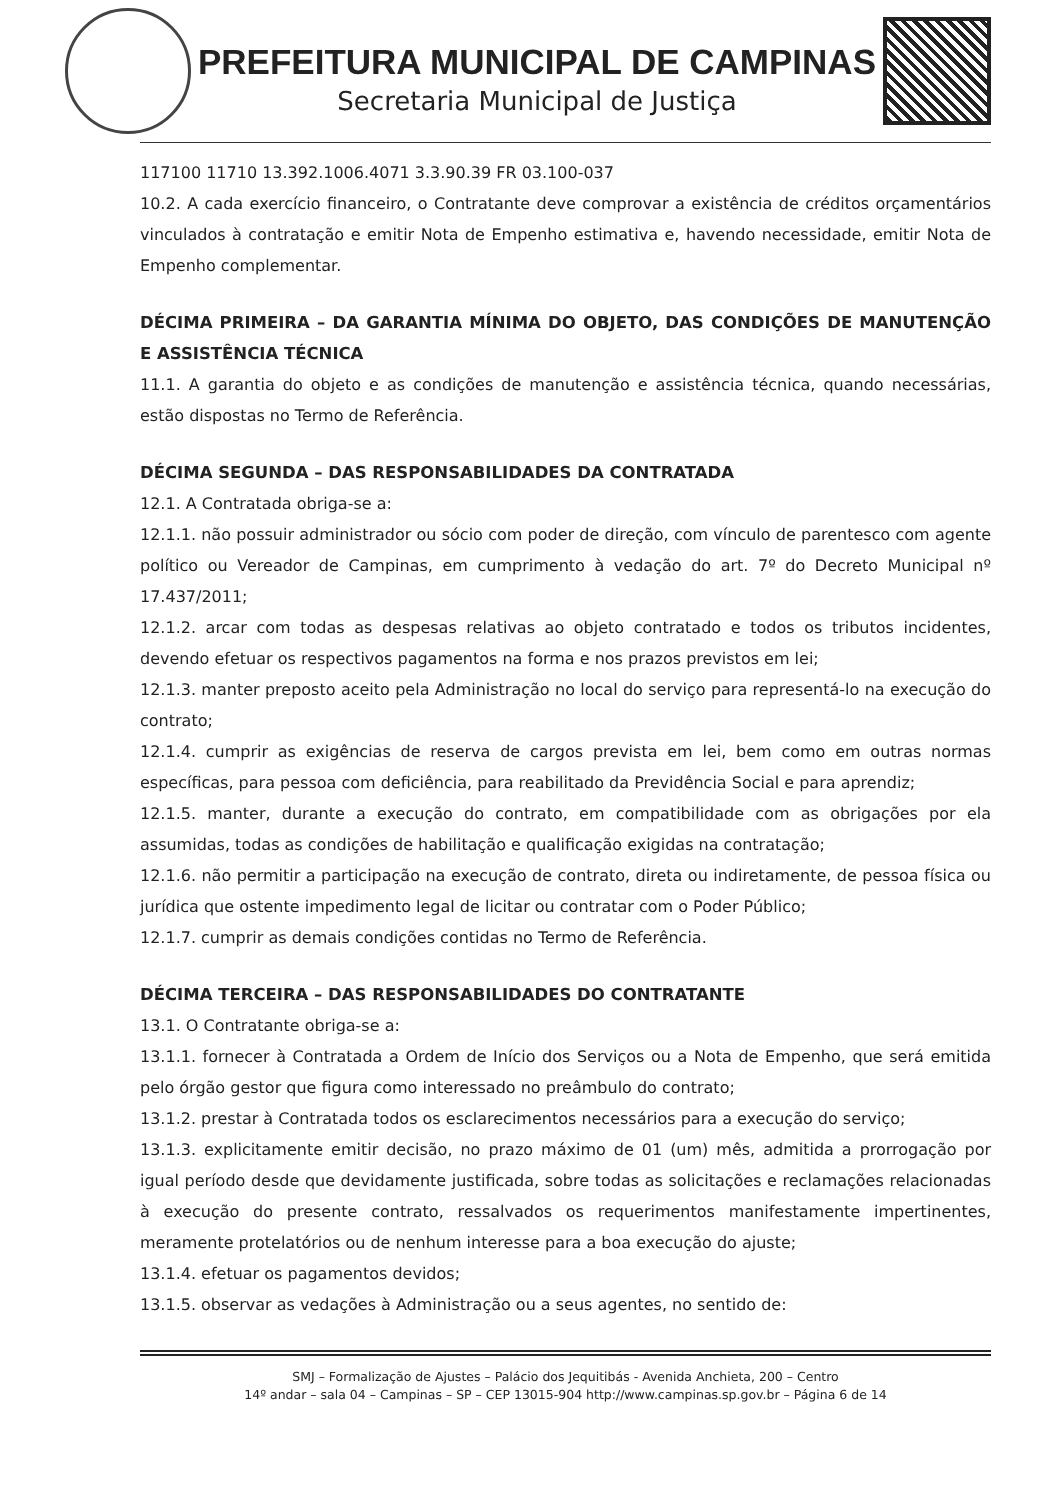PREFEITURA MUNICIPAL DE CAMPINAS
Secretaria Municipal de Justiça
117100 11710 13.392.1006.4071 3.3.90.39 FR 03.100-037
10.2. A cada exercício financeiro, o Contratante deve comprovar a existência de créditos orçamentários vinculados à contratação e emitir Nota de Empenho estimativa e, havendo necessidade, emitir Nota de Empenho complementar.
DÉCIMA PRIMEIRA – DA GARANTIA MÍNIMA DO OBJETO, DAS CONDIÇÕES DE MANUTENÇÃO E ASSISTÊNCIA TÉCNICA
11.1. A garantia do objeto e as condições de manutenção e assistência técnica, quando necessárias, estão dispostas no Termo de Referência.
DÉCIMA SEGUNDA – DAS RESPONSABILIDADES DA CONTRATADA
12.1. A Contratada obriga-se a:
12.1.1. não possuir administrador ou sócio com poder de direção, com vínculo de parentesco com agente político ou Vereador de Campinas, em cumprimento à vedação do art. 7º do Decreto Municipal nº 17.437/2011;
12.1.2. arcar com todas as despesas relativas ao objeto contratado e todos os tributos incidentes, devendo efetuar os respectivos pagamentos na forma e nos prazos previstos em lei;
12.1.3. manter preposto aceito pela Administração no local do serviço para representá-lo na execução do contrato;
12.1.4. cumprir as exigências de reserva de cargos prevista em lei, bem como em outras normas específicas, para pessoa com deficiência, para reabilitado da Previdência Social e para aprendiz;
12.1.5. manter, durante a execução do contrato, em compatibilidade com as obrigações por ela assumidas, todas as condições de habilitação e qualificação exigidas na contratação;
12.1.6. não permitir a participação na execução de contrato, direta ou indiretamente, de pessoa física ou jurídica que ostente impedimento legal de licitar ou contratar com o Poder Público;
12.1.7. cumprir as demais condições contidas no Termo de Referência.
DÉCIMA TERCEIRA – DAS RESPONSABILIDADES DO CONTRATANTE
13.1. O Contratante obriga-se a:
13.1.1. fornecer à Contratada a Ordem de Início dos Serviços ou a Nota de Empenho, que será emitida pelo órgão gestor que figura como interessado no preâmbulo do contrato;
13.1.2. prestar à Contratada todos os esclarecimentos necessários para a execução do serviço;
13.1.3. explicitamente emitir decisão, no prazo máximo de 01 (um) mês, admitida a prorrogação por igual período desde que devidamente justificada, sobre todas as solicitações e reclamações relacionadas à execução do presente contrato, ressalvados os requerimentos manifestamente impertinentes, meramente protelatórios ou de nenhum interesse para a boa execução do ajuste;
13.1.4. efetuar os pagamentos devidos;
13.1.5. observar as vedações à Administração ou a seus agentes, no sentido de:
SMJ – Formalização de Ajustes – Palácio dos Jequitibás - Avenida Anchieta, 200 – Centro
14º andar – sala 04 – Campinas – SP – CEP 13015-904 http://www.campinas.sp.gov.br – Página 6 de 14